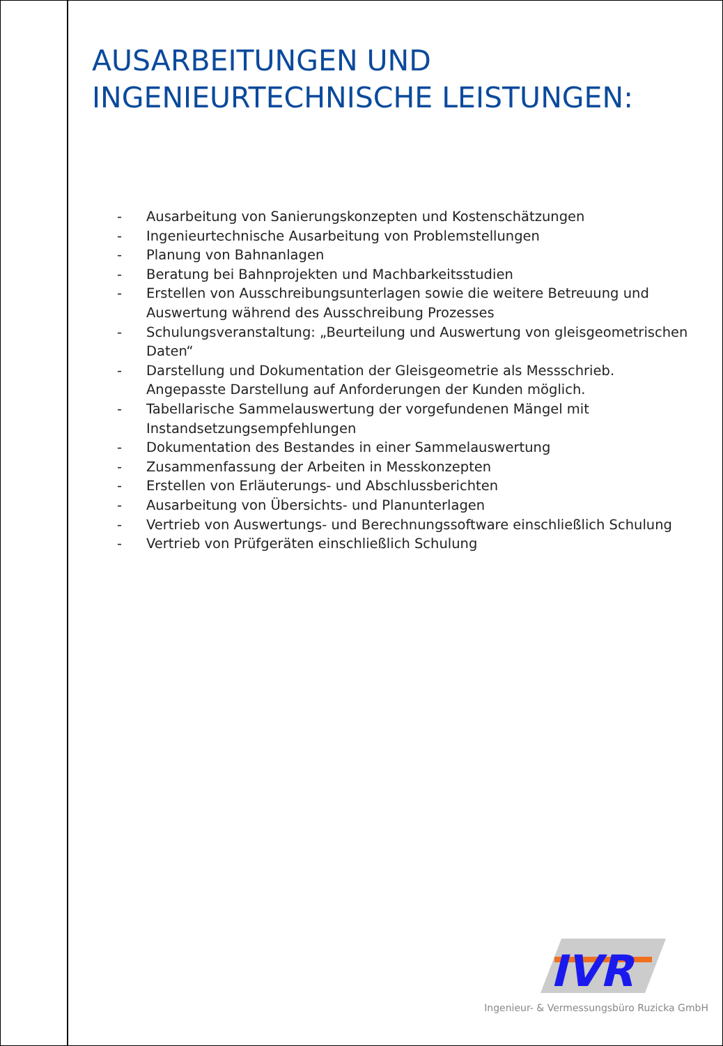AUSARBEITUNGEN UND
INGENIEURTECHNISCHE LEISTUNGEN:
- Ausarbeitung von Sanierungskonzepten und Kostenschätzungen
- Ingenieurtechnische Ausarbeitung von Problemstellungen
- Planung von Bahnanlagen
- Beratung bei Bahnprojekten und Machbarkeitsstudien
- Erstellen von Ausschreibungsunterlagen sowie die weitere Betreuung und Auswertung während des Ausschreibung Prozesses
- Schulungsveranstaltung: „Beurteilung und Auswertung von gleisgeometrischen Daten“
- Darstellung und Dokumentation der Gleisgeometrie als Messschrieb. Angepasste Darstellung auf Anforderungen der Kunden möglich.
- Tabellarische Sammelauswertung der vorgefundenen Mängel mit Instandsetzungsempfehlungen
- Dokumentation des Bestandes in einer Sammelauswertung
- Zusammenfassung der Arbeiten in Messkonzepten
- Erstellen von Erläuterungs- und Abschlussberichten
- Ausarbeitung von Übersichts- und Planunterlagen
- Vertrieb von Auswertungs- und Berechnungssoftware einschließlich Schulung
- Vertrieb von Prüfgeräten einschließlich Schulung
IVR
Ingenieur- & Vermessungsbüro Ruzicka GmbH